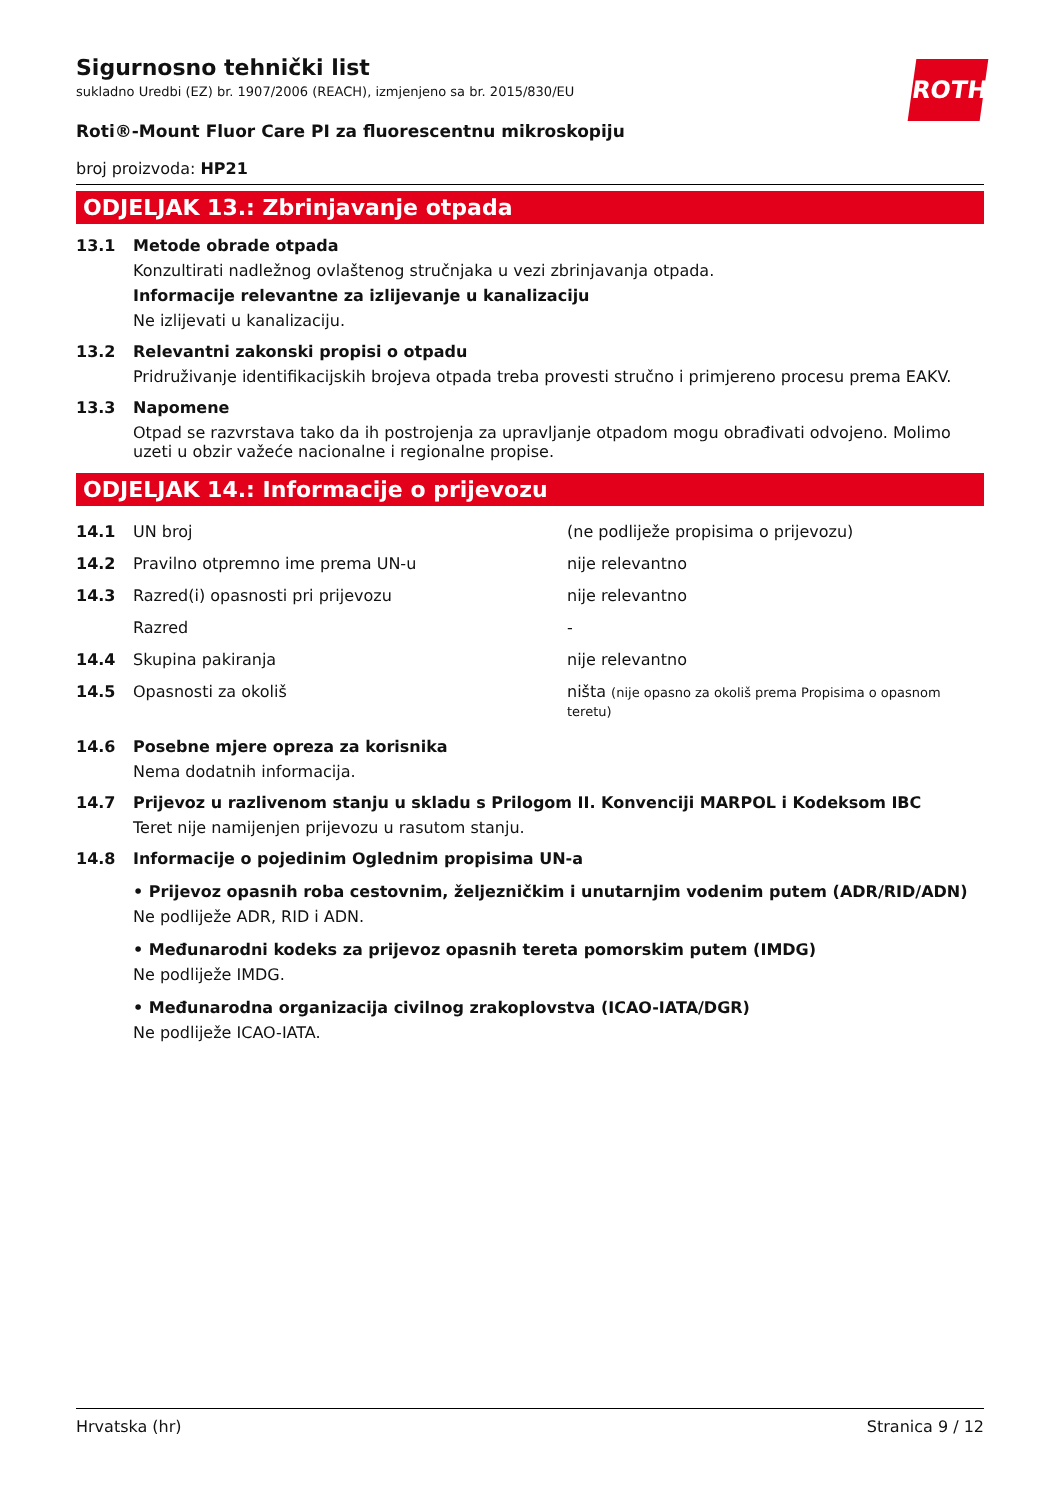ROTH
Sigurnosno tehnički list
sukladno Uredbi (EZ) br. 1907/2006 (REACH), izmjenjeno sa br. 2015/830/EU
Roti®-Mount Fluor Care PI za fluorescentnu mikroskopiju
broj proizvoda: HP21
ODJELJAK 13.: Zbrinjavanje otpada
13.1 Metode obrade otpada
Konzultirati nadležnog ovlaštenog stručnjaka u vezi zbrinjavanja otpada.
Informacije relevantne za izlijevanje u kanalizaciju
Ne izlijevati u kanalizaciju.
13.2 Relevantni zakonski propisi o otpadu
Pridruživanje identifikacijskih brojeva otpada treba provesti stručno i primjereno procesu prema EAKV.
13.3 Napomene
Otpad se razvrstava tako da ih postrojenja za upravljanje otpadom mogu obrađivati odvojeno. Molimo uzeti u obzir važeće nacionalne i regionalne propise.
ODJELJAK 14.: Informacije o prijevozu
| 14.1 | UN broj | (ne podliježe propisima o prijevozu) |
| 14.2 | Pravilno otpremno ime prema UN-u | nije relevantno |
| 14.3 | Razred(i) opasnosti pri prijevozu | nije relevantno |
| | Razred | - |
| 14.4 | Skupina pakiranja | nije relevantno |
| 14.5 | Opasnosti za okoliš | ništa (nije opasno za okoliš prema Propisima o opasnom teretu) |
14.6 Posebne mjere opreza za korisnika
Nema dodatnih informacija.
14.7 Prijevoz u razlivenom stanju u skladu s Prilogom II. Konvenciji MARPOL i Kodeksom IBC
Teret nije namijenjen prijevozu u rasutom stanju.
14.8 Informacije o pojedinim Oglednim propisima UN-a
• Prijevoz opasnih roba cestovnim, željezničkim i unutarnjim vodenim putem (ADR/RID/ADN)
Ne podliježe ADR, RID i ADN.
• Međunarodni kodeks za prijevoz opasnih tereta pomorskim putem (IMDG)
Ne podliježe IMDG.
• Međunarodna organizacija civilnog zrakoplovstva (ICAO-IATA/DGR)
Ne podliježe ICAO-IATA.
Hrvatska (hr) Stranica 9 / 12